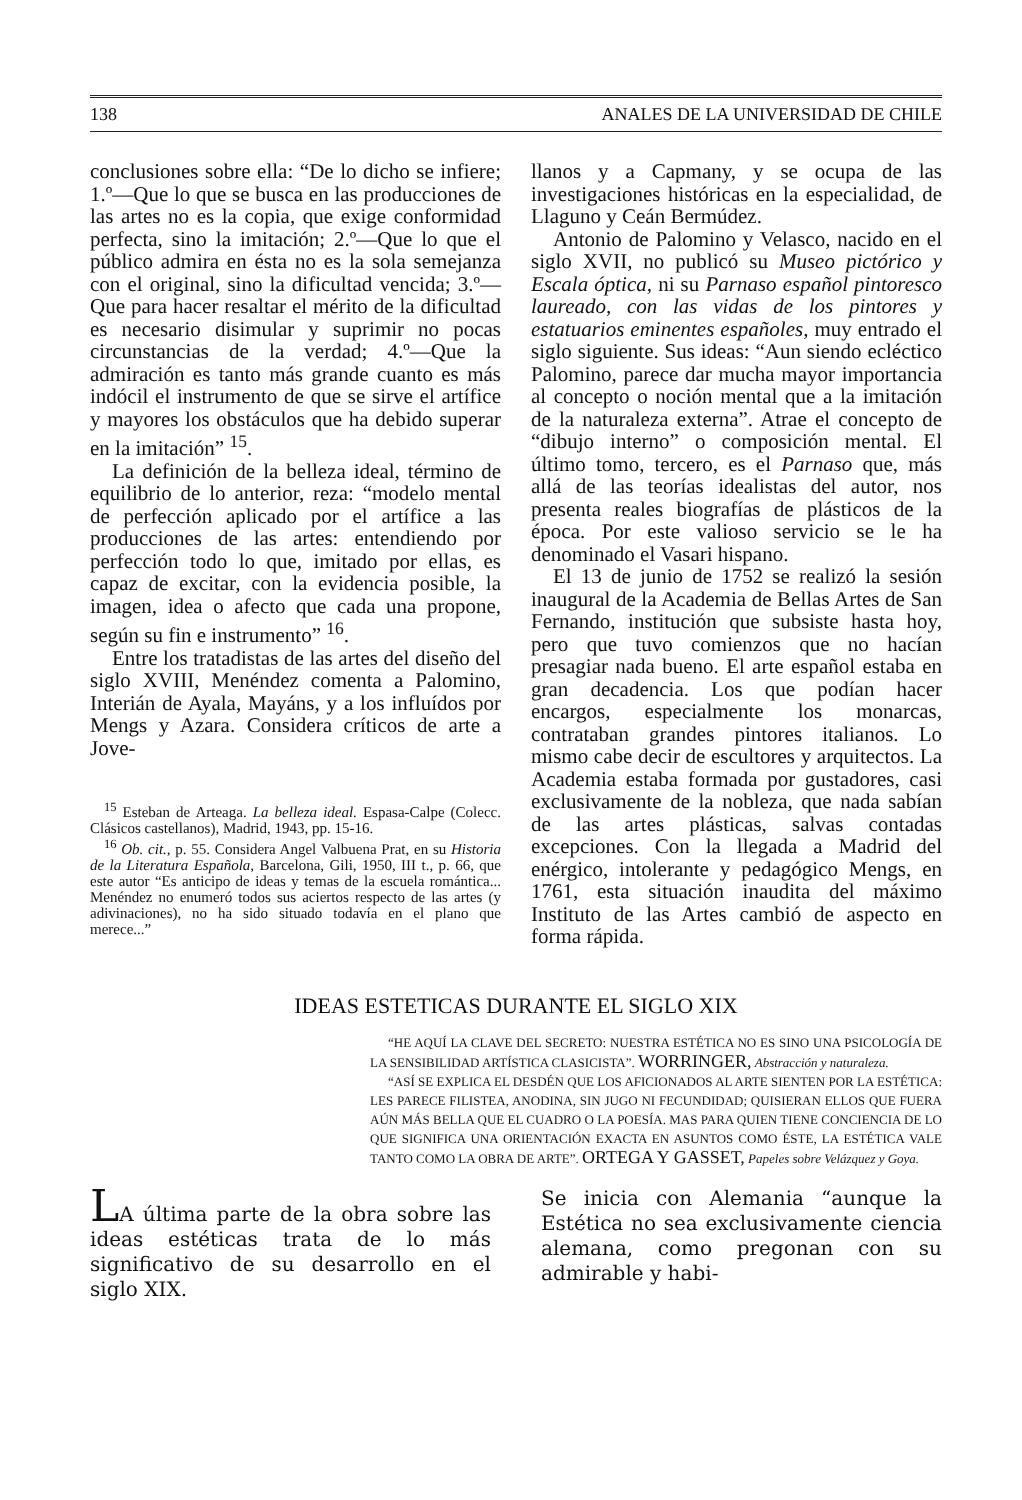138 ANALES DE LA UNIVERSIDAD DE CHILE
conclusiones sobre ella: “De lo dicho se infiere; 1.º—Que lo que se busca en las producciones de las artes no es la copia, que exige conformidad perfecta, sino la imitación; 2.º—Que lo que el público admira en ésta no es la sola semejanza con el original, sino la dificultad vencida; 3.º—Que para hacer resaltar el mérito de la dificultad es necesario disimular y suprimir no pocas circunstancias de la verdad; 4.º—Que la admiración es tanto más grande cuanto es más indócil el instrumento de que se sirve el artífice y mayores los obstáculos que ha debido superar en la imitación” <sup>15</sup>.
La definición de la belleza ideal, término de equilibrio de lo anterior, reza: “modelo mental de perfección aplicado por el artífice a las producciones de las artes: entendiendo por perfección todo lo que, imitado por ellas, es capaz de excitar, con la evidencia posible, la imagen, idea o afecto que cada una propone, según su fin e instrumento” <sup>16</sup>.
Entre los tratadistas de las artes del diseño del siglo XVIII, Menéndez comenta a Palomino, Interián de Ayala, Mayáns, y a los influídos por Mengs y Azara. Considera críticos de arte a Jove-
<sup>15</sup> Esteban de Arteaga. La belleza ideal. Espasa-Calpe (Colecc. Clásicos castellanos), Madrid, 1943, pp. 15-16.
<sup>16</sup> Ob. cit., p. 55. Considera Angel Valbuena Prat, en su Historia de la Literatura Española, Barcelona, Gili, 1950, III t., p. 66, que este autor “Es anticipo de ideas y temas de la escuela romántica... Menéndez no enumeró todos sus aciertos respecto de las artes (y adivinaciones), no ha sido situado todavía en el plano que merece...”
llanos y a Capmany, y se ocupa de las investigaciones históricas en la especialidad, de Llaguno y Ceán Bermúdez.
Antonio de Palomino y Velasco, nacido en el siglo XVII, no publicó su Museo pictórico y Escala óptica, ni su Parnaso español pintoresco laureado, con las vidas de los pintores y estatuarios eminentes españoles, muy entrado el siglo siguiente. Sus ideas: “Aun siendo ecléctico Palomino, parece dar mucha mayor importancia al concepto o noción mental que a la imitación de la naturaleza externa”. Atrae el concepto de “dibujo interno” o composición mental. El último tomo, tercero, es el Parnaso que, más allá de las teorías idealistas del autor, nos presenta reales biografías de plásticos de la época. Por este valioso servicio se le ha denominado el Vasari hispano.
El 13 de junio de 1752 se realizó la sesión inaugural de la Academia de Bellas Artes de San Fernando, institución que subsiste hasta hoy, pero que tuvo comienzos que no hacían presagiar nada bueno. El arte español estaba en gran decadencia. Los que podían hacer encargos, especialmente los monarcas, contrataban grandes pintores italianos. Lo mismo cabe decir de escultores y arquitectos. La Academia estaba formada por gustadores, casi exclusivamente de la nobleza, que nada sabían de las artes plásticas, salvas contadas excepciones. Con la llegada a Madrid del enérgico, intolerante y pedagógico Mengs, en 1761, esta situación inaudita del máximo Instituto de las Artes cambió de aspecto en forma rápida.
IDEAS ESTETICAS DURANTE EL SIGLO XIX
“HE AQUÍ LA CLAVE DEL SECRETO: NUESTRA ESTÉTICA NO ES SINO UNA PSICOLOGÍA DE LA SENSIBILIDAD ARTÍSTICA CLASICISTA”. WORRINGER, Abstracción y naturaleza.
“ASÍ SE EXPLICA EL DESDÉN QUE LOS AFICIONADOS AL ARTE SIENTEN POR LA ESTÉTICA: LES PARECE FILISTEA, ANODINA, SIN JUGO NI FECUNDIDAD; QUISIERAN ELLOS QUE FUERA AÚN MÁS BELLA QUE EL CUADRO O LA POESÍA. MAS PARA QUIEN TIENE CONCIENCIA DE LO QUE SIGNIFICA UNA ORIENTACIÓN EXACTA EN ASUNTOS COMO ÉSTE, LA ESTÉTICA VALE TANTO COMO LA OBRA DE ARTE”. ORTEGA Y GASSET, Papeles sobre Velázquez y Goya.
LA última parte de la obra sobre las ideas estéticas trata de lo más significativo de su desarrollo en el siglo XIX.
Se inicia con Alemania “aunque la Estética no sea exclusivamente ciencia alemana, como pregonan con su admirable y habi-